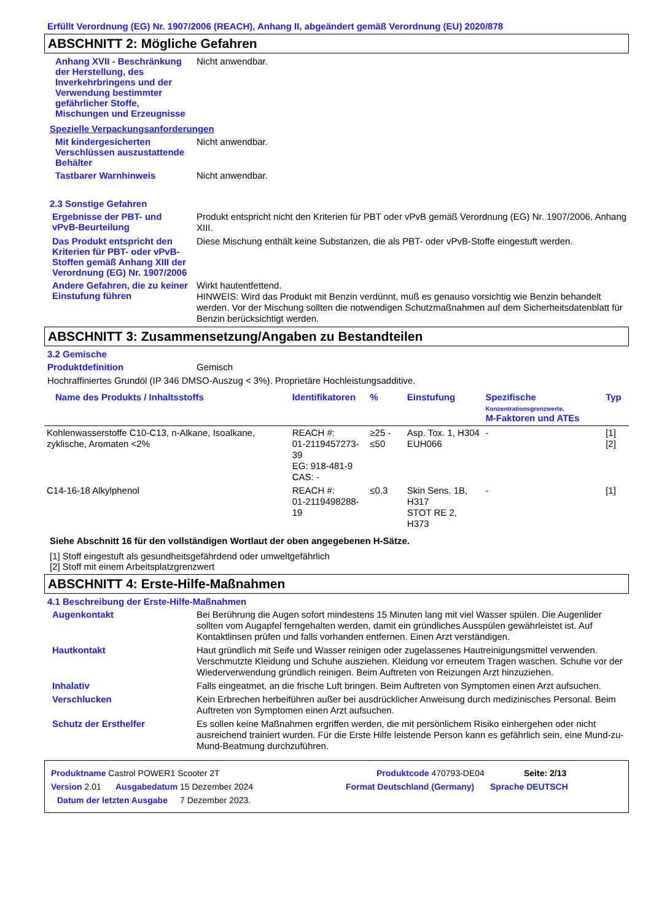Erfüllt Verordnung (EG) Nr. 1907/2006 (REACH), Anhang II, abgeändert gemäß Verordnung (EU) 2020/878
ABSCHNITT 2: Mögliche Gefahren
Anhang XVII - Beschränkung der Herstellung, des Inverkehrbringens und der Verwendung bestimmter gefährlicher Stoffe, Mischungen und Erzeugnisse
Nicht anwendbar.
Spezielle Verpackungsanforderungen
Mit kindergesicherten Verschlüssen auszustattende Behälter
Nicht anwendbar.
Tastbarer Warnhinweis
Nicht anwendbar.
2.3 Sonstige Gefahren
Ergebnisse der PBT- und vPvB-Beurteilung
Produkt entspricht nicht den Kriterien für PBT oder vPvB gemäß Verordnung (EG) Nr. 1907/2006, Anhang XIII.
Das Produkt entspricht den Kriterien für PBT- oder vPvB-Stoffen gemäß Anhang XIII der Verordnung (EG) Nr. 1907/2006
Diese Mischung enthält keine Substanzen, die als PBT- oder vPvB-Stoffe eingestuft werden.
Andere Gefahren, die zu keiner Einstufung führen
Wirkt hautentfettend.
HINWEIS: Wird das Produkt mit Benzin verdünnt, muß es genauso vorsichtig wie Benzin behandelt werden. Vor der Mischung sollten die notwendigen Schutzmaßnahmen auf dem Sicherheitsdatenblatt für Benzin berücksichtigt werden.
ABSCHNITT 3: Zusammensetzung/Angaben zu Bestandteilen
3.2 Gemische
Produktdefinition
Gemisch
Hochraffiniertes Grundöl (IP 346 DMSO-Auszug < 3%). Proprietäre Hochleistungsadditive.
| Name des Produkts / Inhaltsstoffs | Identifikatoren | % | Einstufung | Spezifische Konzentrationsgrenzwerte, M-Faktoren und ATEs | Typ |
| --- | --- | --- | --- | --- | --- |
| Kohlenwasserstoffe C10-C13, n-Alkane, Isoalkane, zyklische, Aromaten <2% | REACH #: 01-2119457273-39 EG: 918-481-9 CAS: - | ≥25 - ≤50 | Asp. Tox. 1, H304 EUH066 | - | [1] [2] |
| C14-16-18 Alkylphenol | REACH #: 01-2119498288-19 | ≤0.3 | Skin Sens. 1B, H317 STOT RE 2, H373 | - | [1] |
Siehe Abschnitt 16 für den vollständigen Wortlaut der oben angegebenen H-Sätze.
[1] Stoff eingestuft als gesundheitsgefährdend oder umweltgefährlich
[2] Stoff mit einem Arbeitsplatzgrenzwert
ABSCHNITT 4: Erste-Hilfe-Maßnahmen
4.1 Beschreibung der Erste-Hilfe-Maßnahmen
Augenkontakt
Bei Berührung die Augen sofort mindestens 15 Minuten lang mit viel Wasser spülen. Die Augenlider sollten vom Augapfel ferngehalten werden, damit ein gründliches Ausspülen gewährleistet ist. Auf Kontaktlinsen prüfen und falls vorhanden entfernen. Einen Arzt verständigen.
Hautkontakt
Haut gründlich mit Seife und Wasser reinigen oder zugelassenes Hautreinigungsmittel verwenden. Verschmutzte Kleidung und Schuhe ausziehen. Kleidung vor erneutem Tragen waschen. Schuhe vor der Wiederverwendung gründlich reinigen. Beim Auftreten von Reizungen Arzt hinzuziehen.
Inhalativ
Falls eingeatmet, an die frische Luft bringen. Beim Auftreten von Symptomen einen Arzt aufsuchen.
Verschlucken
Kein Erbrechen herbeiführen außer bei ausdrücklicher Anweisung durch medizinisches Personal. Beim Auftreten von Symptomen einen Arzt aufsuchen.
Schutz der Ersthelfer
Es sollen keine Maßnahmen ergriffen werden, die mit persönlichem Risiko einhergehen oder nicht ausreichend trainiert wurden. Für die Erste Hilfe leistende Person kann es gefährlich sein, eine Mund-zu-Mund-Beatmung durchzuführen.
Produktname Castrol POWER1 Scooter 2T Produktcode 470793-DE04 Seite: 2/13
Version 2.01 Ausgabedatum 15 Dezember 2024 Format Deutschland (Germany) Sprache DEUTSCH
Datum der letzten Ausgabe 7 Dezember 2023.